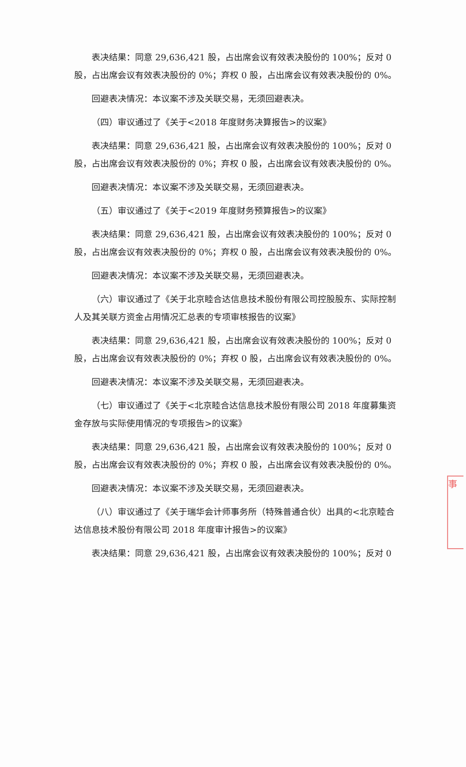表决结果：同意 29,636,421 股，占出席会议有效表决股份的 100%；反对 0 股，占出席会议有效表决股份的 0%；弃权 0 股，占出席会议有效表决股份的 0%。
回避表决情况：本议案不涉及关联交易，无须回避表决。
（四）审议通过了《关于<2018 年度财务决算报告>的议案》
表决结果：同意 29,636,421 股，占出席会议有效表决股份的 100%；反对 0 股，占出席会议有效表决股份的 0%；弃权 0 股，占出席会议有效表决股份的 0%。
回避表决情况：本议案不涉及关联交易，无须回避表决。
（五）审议通过了《关于<2019 年度财务预算报告>的议案》
表决结果：同意 29,636,421 股，占出席会议有效表决股份的 100%；反对 0 股，占出席会议有效表决股份的 0%；弃权 0 股，占出席会议有效表决股份的 0%。
回避表决情况：本议案不涉及关联交易，无须回避表决。
（六）审议通过了《关于北京睦合达信息技术股份有限公司控股股东、实际控制人及其关联方资金占用情况汇总表的专项审核报告的议案》
表决结果：同意 29,636,421 股，占出席会议有效表决股份的 100%；反对 0 股，占出席会议有效表决股份的 0%；弃权 0 股，占出席会议有效表决股份的 0%。
回避表决情况：本议案不涉及关联交易，无须回避表决。
（七）审议通过了《关于<北京睦合达信息技术股份有限公司 2018 年度募集资金存放与实际使用情况的专项报告>的议案》
表决结果：同意 29,636,421 股，占出席会议有效表决股份的 100%；反对 0 股，占出席会议有效表决股份的 0%；弃权 0 股，占出席会议有效表决股份的 0%。
回避表决情况：本议案不涉及关联交易，无须回避表决。
（八）审议通过了《关于瑞华会计师事务所（特殊普通合伙）出具的<北京睦合达信息技术股份有限公司 2018 年度审计报告>的议案》
表决结果：同意 29,636,421 股，占出席会议有效表决股份的 100%；反对 0
事